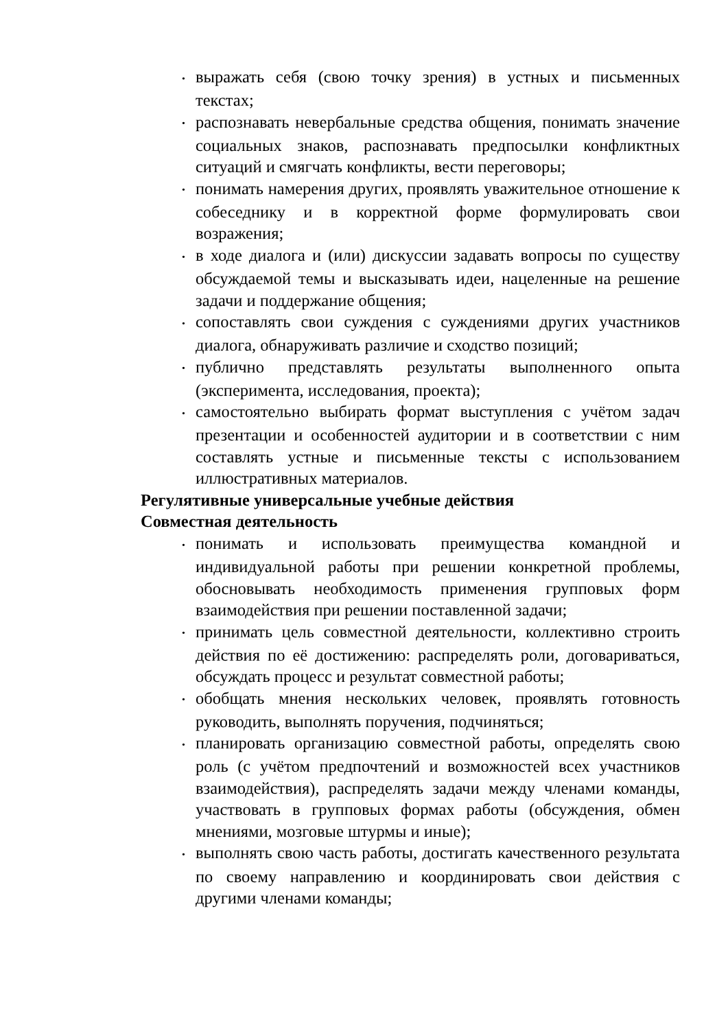• выражать себя (свою точку зрения) в устных и письменных текстах;
• распознавать невербальные средства общения, понимать значение социальных знаков, распознавать предпосылки конфликтных ситуаций и смягчать конфликты, вести переговоры;
• понимать намерения других, проявлять уважительное отношение к собеседнику и в корректной форме формулировать свои возражения;
• в ходе диалога и (или) дискуссии задавать вопросы по существу обсуждаемой темы и высказывать идеи, нацеленные на решение задачи и поддержание общения;
• сопоставлять свои суждения с суждениями других участников диалога, обнаруживать различие и сходство позиций;
• публично представлять результаты выполненного опыта (эксперимента, исследования, проекта);
• самостоятельно выбирать формат выступления с учётом задач презентации и особенностей аудитории и в соответствии с ним составлять устные и письменные тексты с использованием иллюстративных материалов.
Регулятивные универсальные учебные действия
Совместная деятельность
• понимать и использовать преимущества командной и индивидуальной работы при решении конкретной проблемы, обосновывать необходимость применения групповых форм взаимодействия при решении поставленной задачи;
• принимать цель совместной деятельности, коллективно строить действия по её достижению: распределять роли, договариваться, обсуждать процесс и результат совместной работы;
• обобщать мнения нескольких человек, проявлять готовность руководить, выполнять поручения, подчиняться;
• планировать организацию совместной работы, определять свою роль (с учётом предпочтений и возможностей всех участников взаимодействия), распределять задачи между членами команды, участвовать в групповых формах работы (обсуждения, обмен мнениями, мозговые штурмы и иные);
• выполнять свою часть работы, достигать качественного результата по своему направлению и координировать свои действия с другими членами команды;